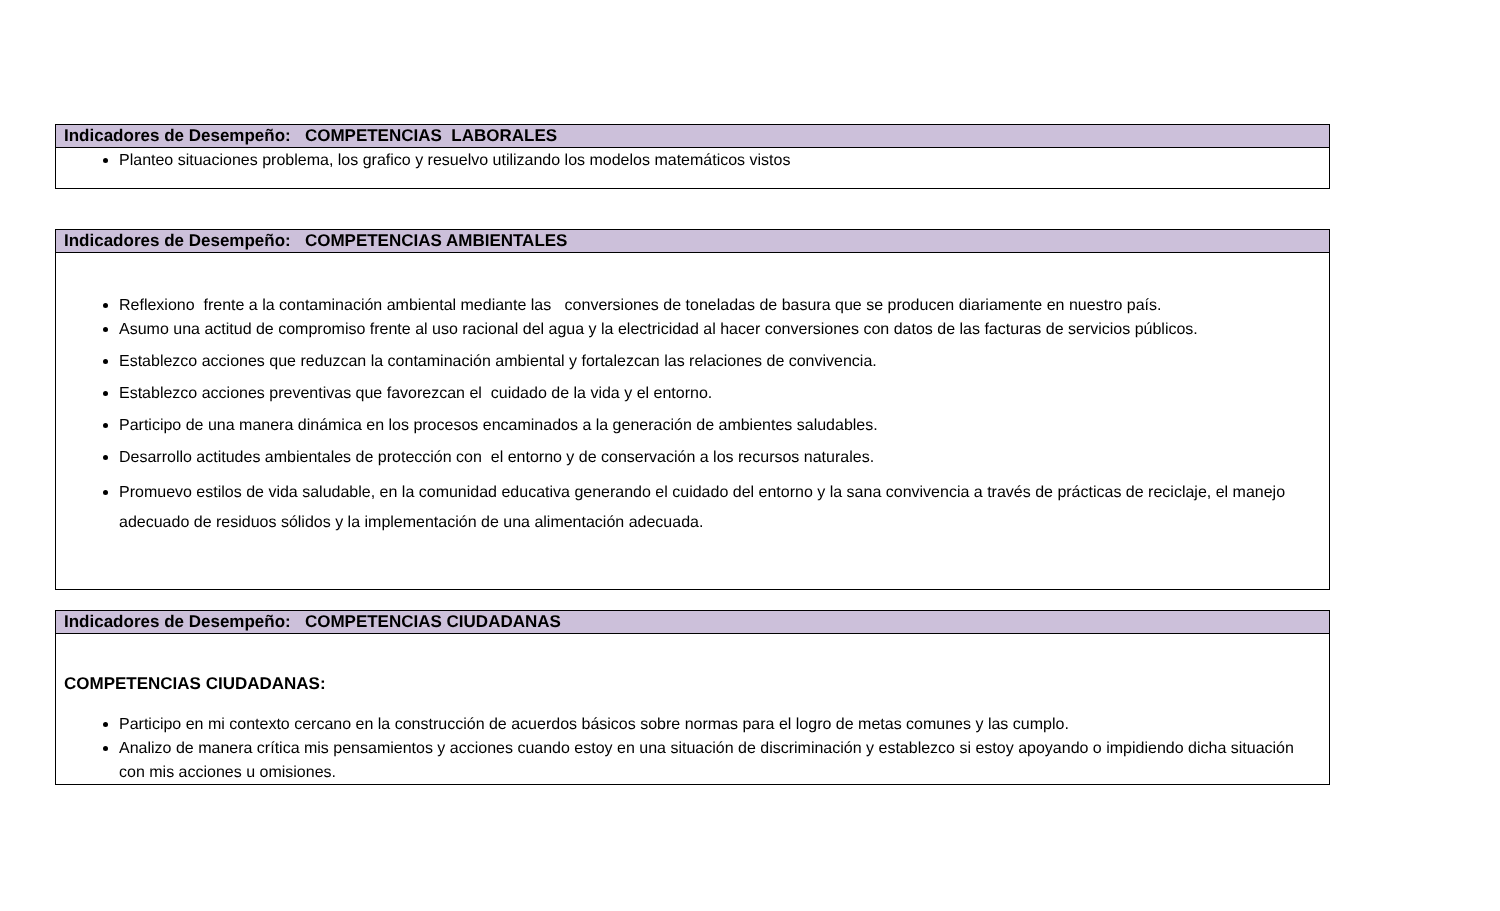| Indicadores de Desempeño: COMPETENCIAS LABORALES |
| --- |
| Planteo situaciones problema, los grafico y resuelvo utilizando los modelos matemáticos vistos |
| Indicadores de Desempeño: COMPETENCIAS AMBIENTALES |
| --- |
| Reflexiono frente a la contaminación ambiental mediante las conversiones de toneladas de basura que se producen diariamente en nuestro país. Asumo una actitud de compromiso frente al uso racional del agua y la electricidad al hacer conversiones con datos de las facturas de servicios públicos. Establezco acciones que reduzcan la contaminación ambiental y fortalezcan las relaciones de convivencia. Establezco acciones preventivas que favorezcan el cuidado de la vida y el entorno. Participo de una manera dinámica en los procesos encaminados a la generación de ambientes saludables. Desarrollo actitudes ambientales de protección con el entorno y de conservación a los recursos naturales. Promuevo estilos de vida saludable, en la comunidad educativa generando el cuidado del entorno y la sana convivencia a través de prácticas de reciclaje, el manejo adecuado de residuos sólidos y la implementación de una alimentación adecuada. |
| Indicadores de Desempeño: COMPETENCIAS CIUDADANAS |
| --- |
| COMPETENCIAS CIUDADANAS: Participo en mi contexto cercano en la construcción de acuerdos básicos sobre normas para el logro de metas comunes y las cumplo. Analizo de manera crítica mis pensamientos y acciones cuando estoy en una situación de discriminación y establezco si estoy apoyando o impidiendo dicha situación con mis acciones u omisiones. |